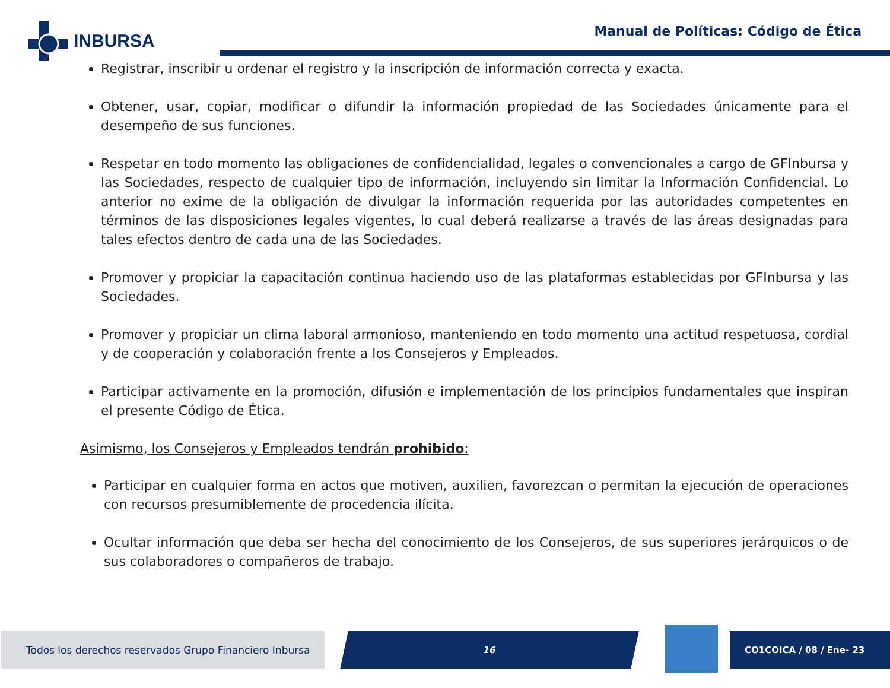INBURSA
Manual de Políticas: Código de Ética
Registrar, inscribir u ordenar el registro y la inscripción de información correcta y exacta.
Obtener, usar, copiar, modificar o difundir la información propiedad de las Sociedades únicamente para el desempeño de sus funciones.
Respetar en todo momento las obligaciones de confidencialidad, legales o convencionales a cargo de GFInbursa y las Sociedades, respecto de cualquier tipo de información, incluyendo sin limitar la Información Confidencial. Lo anterior no exime de la obligación de divulgar la información requerida por las autoridades competentes en términos de las disposiciones legales vigentes, lo cual deberá realizarse a través de las áreas designadas para tales efectos dentro de cada una de las Sociedades.
Promover y propiciar la capacitación continua haciendo uso de las plataformas establecidas por GFInbursa y las Sociedades.
Promover y propiciar un clima laboral armonioso, manteniendo en todo momento una actitud respetuosa, cordial y de cooperación y colaboración frente a los Consejeros y Empleados.
Participar activamente en la promoción, difusión e implementación de los principios fundamentales que inspiran el presente Código de Ética.
Asimismo, los Consejeros y Empleados tendrán prohibido:
Participar en cualquier forma en actos que motiven, auxilien, favorezcan o permitan la ejecución de operaciones con recursos presumiblemente de procedencia ilícita.
Ocultar información que deba ser hecha del conocimiento de los Consejeros, de sus superiores jerárquicos o de sus colaboradores o compañeros de trabajo.
Todos los derechos reservados Grupo Financiero Inbursa
16 CO1COICA / 08 / Ene- 23